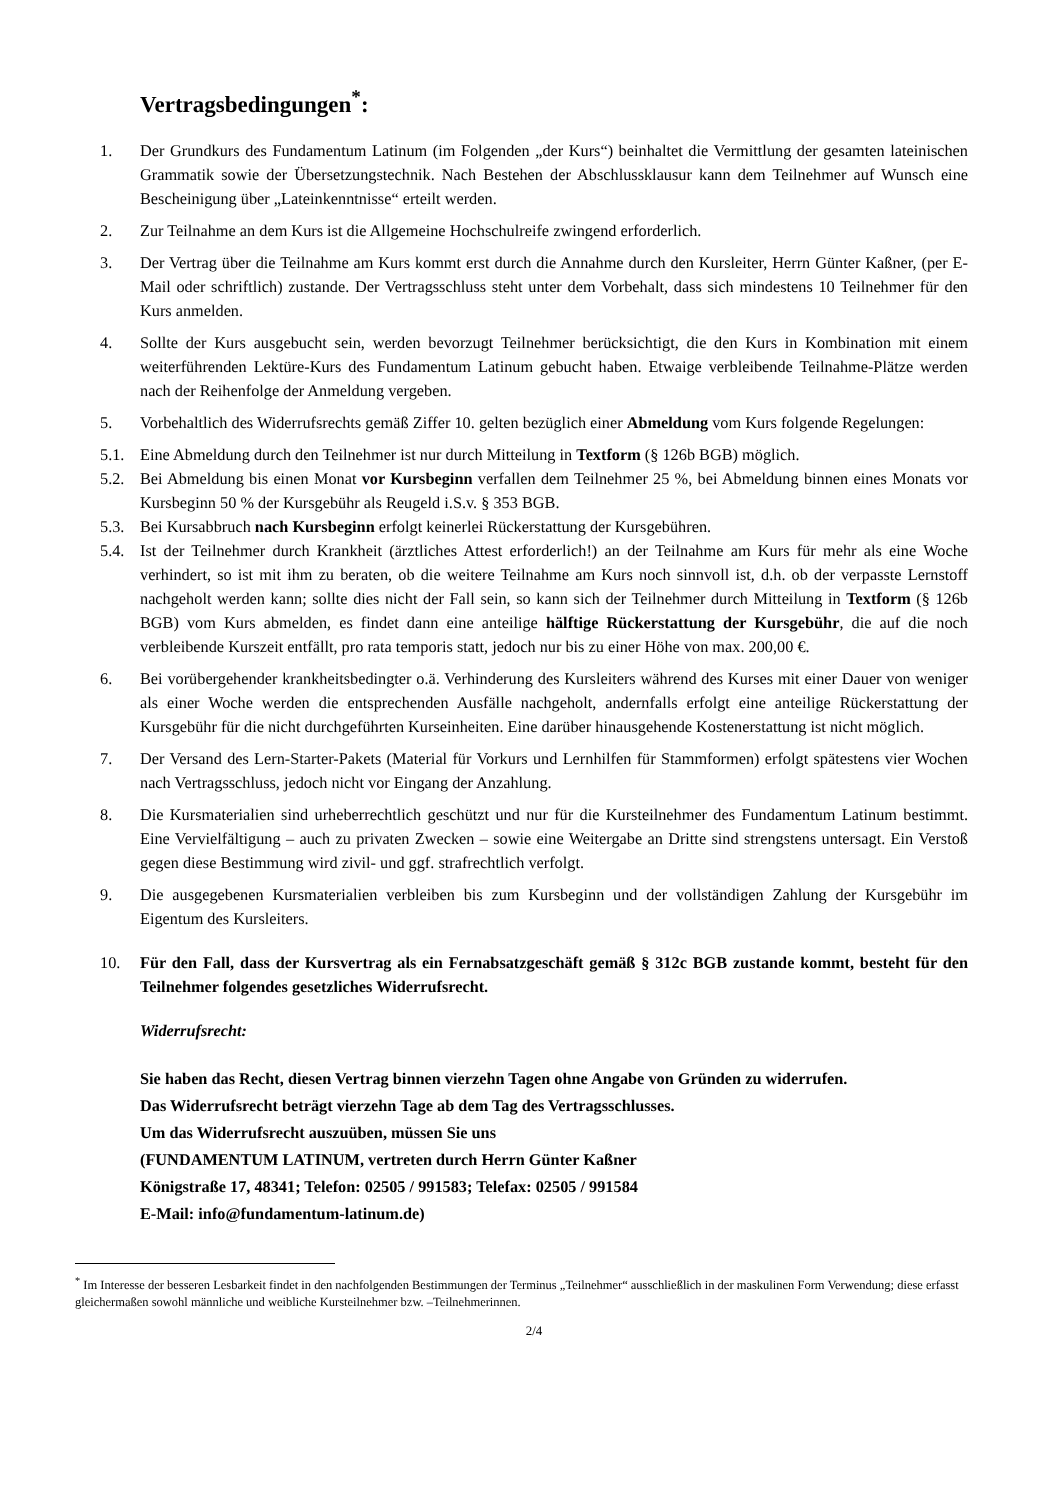Vertragsbedingungen<sup>*</sup>:
1. Der Grundkurs des Fundamentum Latinum (im Folgenden „der Kurs“) beinhaltet die Vermittlung der gesamten lateinischen Grammatik sowie der Übersetzungstechnik. Nach Bestehen der Abschlussklausur kann dem Teilnehmer auf Wunsch eine Bescheinigung über „Lateinkenntnisse“ erteilt werden.
2. Zur Teilnahme an dem Kurs ist die Allgemeine Hochschulreife zwingend erforderlich.
3. Der Vertrag über die Teilnahme am Kurs kommt erst durch die Annahme durch den Kursleiter, Herrn Günter Kaßner, (per E-Mail oder schriftlich) zustande. Der Vertragsschluss steht unter dem Vorbehalt, dass sich mindestens 10 Teilnehmer für den Kurs anmelden.
4. Sollte der Kurs ausgebucht sein, werden bevorzugt Teilnehmer berücksichtigt, die den Kurs in Kombination mit einem weiterführenden Lektüre-Kurs des Fundamentum Latinum gebucht haben. Etwaige verbleibende Teilnahme-Plätze werden nach der Reihenfolge der Anmeldung vergeben.
5. Vorbehaltlich des Widerrufsrechts gemäß Ziffer 10. gelten bezüglich einer Abmeldung vom Kurs folgende Regelungen:
5.1. Eine Abmeldung durch den Teilnehmer ist nur durch Mitteilung in Textform (§ 126b BGB) möglich.
5.2. Bei Abmeldung bis einen Monat vor Kursbeginn verfallen dem Teilnehmer 25 %, bei Abmeldung binnen eines Monats vor Kursbeginn 50 % der Kursgebühr als Reugeld i.S.v. § 353 BGB.
5.3. Bei Kursabbruch nach Kursbeginn erfolgt keinerlei Rückerstattung der Kursgebühren.
5.4. Ist der Teilnehmer durch Krankheit (ärztliches Attest erforderlich!) an der Teilnahme am Kurs für mehr als eine Woche verhindert, so ist mit ihm zu beraten, ob die weitere Teilnahme am Kurs noch sinnvoll ist, d.h. ob der verpasste Lernstoff nachgeholt werden kann; sollte dies nicht der Fall sein, so kann sich der Teilnehmer durch Mitteilung in Textform (§ 126b BGB) vom Kurs abmelden, es findet dann eine anteilige hälftige Rückerstattung der Kursgebühr, die auf die noch verbleibende Kurszeit entfällt, pro rata temporis statt, jedoch nur bis zu einer Höhe von max. 200,00 €.
6. Bei vorübergehender krankheitsbedingter o.ä. Verhinderung des Kursleiters während des Kurses mit einer Dauer von weniger als einer Woche werden die entsprechenden Ausfälle nachgeholt, andernfalls erfolgt eine anteilige Rückerstattung der Kursgebühr für die nicht durchgeführten Kurseinheiten. Eine darüber hinausgehende Kostenerstattung ist nicht möglich.
7. Der Versand des Lern-Starter-Pakets (Material für Vorkurs und Lernhilfen für Stammformen) erfolgt spätestens vier Wochen nach Vertragsschluss, jedoch nicht vor Eingang der Anzahlung.
8. Die Kursmaterialien sind urheberrechtlich geschützt und nur für die Kursteilnehmer des Fundamentum Latinum bestimmt. Eine Vervielfältigung – auch zu privaten Zwecken – sowie eine Weitergabe an Dritte sind strengstens untersagt. Ein Verstoß gegen diese Bestimmung wird zivil- und ggf. strafrechtlich verfolgt.
9. Die ausgegebenen Kursmaterialien verbleiben bis zum Kursbeginn und der vollständigen Zahlung der Kursgebühr im Eigentum des Kursleiters.
10. Für den Fall, dass der Kursvertrag als ein Fernabsatzgeschäft gemäß § 312c BGB zustande kommt, besteht für den Teilnehmer folgendes gesetzliches Widerrufsrecht.
Widerrufsrecht:
Sie haben das Recht, diesen Vertrag binnen vierzehn Tagen ohne Angabe von Gründen zu widerrufen.
Das Widerrufsrecht beträgt vierzehn Tage ab dem Tag des Vertragsschlusses.
Um das Widerrufsrecht auszuüben, müssen Sie uns
(FUNDAMENTUM LATINUM, vertreten durch Herrn Günter Kaßner
Königstraße 17, 48341; Telefon: 02505 / 991583; Telefax: 02505 / 991584
E-Mail: info@fundamentum-latinum.de)
<sup>*</sup> Im Interesse der besseren Lesbarkeit findet in den nachfolgenden Bestimmungen der Terminus „Teilnehmer“ ausschließlich in der maskulinen Form Verwendung; diese erfasst gleichermaßen sowohl männliche und weibliche Kursteilnehmer bzw. –Teilnehmerinnen.
2/4